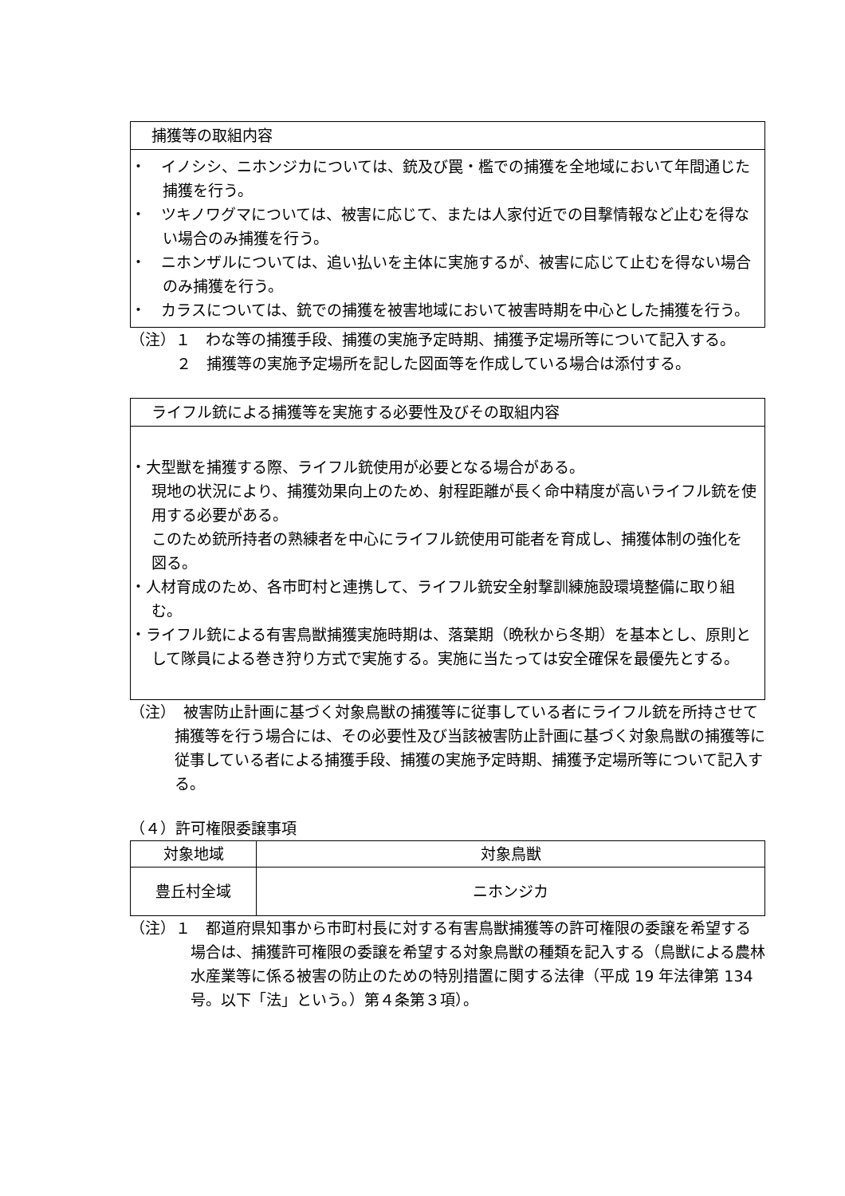捕獲等の取組内容
・　イノシシ、ニホンジカについては、銃及び罠・檻での捕獲を全地域において年間通じた捕獲を行う。
・　ツキノワグマについては、被害に応じて、または人家付近での目撃情報など止むを得ない場合のみ捕獲を行う。
・　ニホンザルについては、追い払いを主体に実施するが、被害に応じて止むを得ない場合のみ捕獲を行う。
・　カラスについては、銃での捕獲を被害地域において被害時期を中心とした捕獲を行う。
（注）１　わな等の捕獲手段、捕獲の実施予定時期、捕獲予定場所等について記入する。
２　捕獲等の実施予定場所を記した図面等を作成している場合は添付する。
ライフル銃による捕獲等を実施する必要性及びその取組内容
・大型獣を捕獲する際、ライフル銃使用が必要となる場合がある。
現地の状況により、捕獲効果向上のため、射程距離が長く命中精度が高いライフル銃を使用する必要がある。
このため銃所持者の熟練者を中心にライフル銃使用可能者を育成し、捕獲体制の強化を図る。
・人材育成のため、各市町村と連携して、ライフル銃安全射撃訓練施設環境整備に取り組む。
・ライフル銃による有害鳥獣捕獲実施時期は、落葉期（晩秋から冬期）を基本とし、原則として隊員による巻き狩り方式で実施する。実施に当たっては安全確保を最優先とする。
（注）　被害防止計画に基づく対象鳥獣の捕獲等に従事している者にライフル銃を所持させて捕獲等を行う場合には、その必要性及び当該被害防止計画に基づく対象鳥獣の捕獲等に従事している者による捕獲手段、捕獲の実施予定時期、捕獲予定場所等について記入する。
（４）許可権限委譲事項
| 対象地域 | 対象鳥獣 |
| --- | --- |
| 豊丘村全域 | ニホンジカ |
（注）１　都道府県知事から市町村長に対する有害鳥獣捕獲等の許可権限の委譲を希望する場合は、捕獲許可権限の委譲を希望する対象鳥獣の種類を記入する（鳥獣による農林水産業等に係る被害の防止のための特別措置に関する法律（平成 19 年法律第 134 号。以下「法」という。）第４条第３項）。